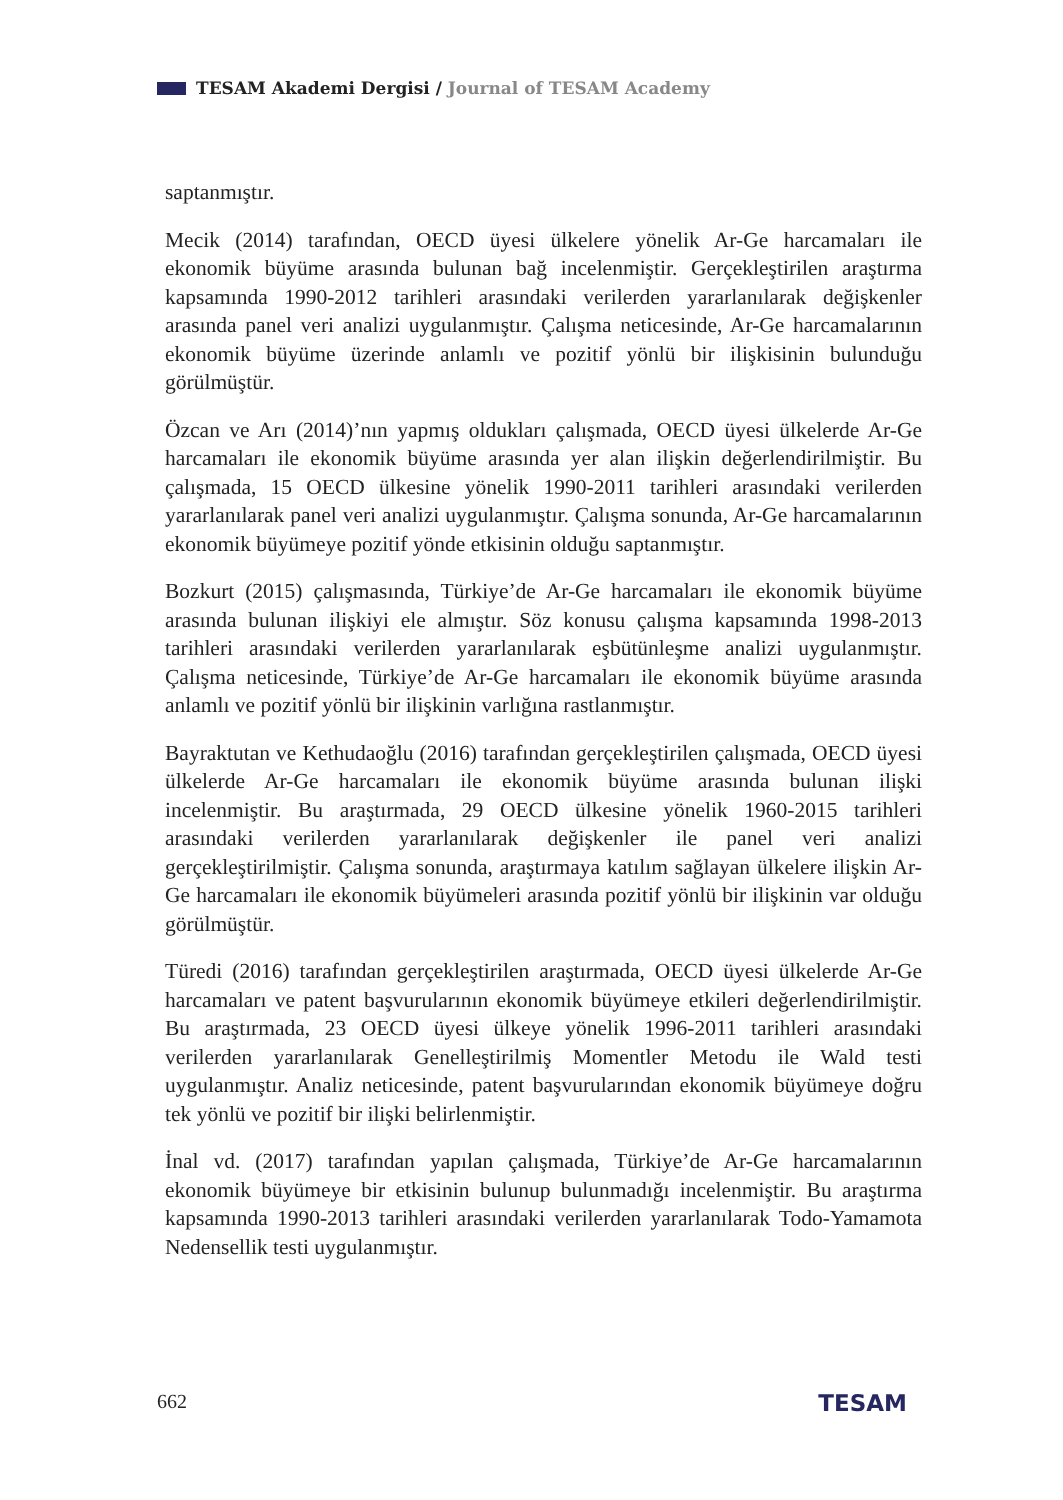TESAM Akademi Dergisi / Journal of TESAM Academy
saptanmıştır.
Mecik (2014) tarafından, OECD üyesi ülkelere yönelik Ar-Ge harcamaları ile ekonomik büyüme arasında bulunan bağ incelenmiştir. Gerçekleştirilen araştırma kapsamında 1990-2012 tarihleri arasındaki verilerden yararlanılarak değişkenler arasında panel veri analizi uygulanmıştır. Çalışma neticesinde, Ar-Ge harcamalarının ekonomik büyüme üzerinde anlamlı ve pozitif yönlü bir ilişkisinin bulunduğu görülmüştür.
Özcan ve Arı (2014)’nın yapmış oldukları çalışmada, OECD üyesi ülkelerde Ar-Ge harcamaları ile ekonomik büyüme arasında yer alan ilişkin değerlendirilmiştir. Bu çalışmada, 15 OECD ülkesine yönelik 1990-2011 tarihleri arasındaki verilerden yararlanılarak panel veri analizi uygulanmıştır. Çalışma sonunda, Ar-Ge harcamalarının ekonomik büyümeye pozitif yönde etkisinin olduğu saptanmıştır.
Bozkurt (2015) çalışmasında, Türkiye’de Ar-Ge harcamaları ile ekonomik büyüme arasında bulunan ilişkiyi ele almıştır. Söz konusu çalışma kapsamında 1998-2013 tarihleri arasındaki verilerden yararlanılarak eşbütünleşme analizi uygulanmıştır. Çalışma neticesinde, Türkiye’de Ar-Ge harcamaları ile ekonomik büyüme arasında anlamlı ve pozitif yönlü bir ilişkinin varlığına rastlanmıştır.
Bayraktutan ve Kethudaoğlu (2016) tarafından gerçekleştirilen çalışmada, OECD üyesi ülkelerde Ar-Ge harcamaları ile ekonomik büyüme arasında bulunan ilişki incelenmiştir. Bu araştırmada, 29 OECD ülkesine yönelik 1960-2015 tarihleri arasındaki verilerden yararlanılarak değişkenler ile panel veri analizi gerçekleştirilmiştir. Çalışma sonunda, araştırmaya katılım sağlayan ülkelere ilişkin Ar-Ge harcamaları ile ekonomik büyümeleri arasında pozitif yönlü bir ilişkinin var olduğu görülmüştür.
Türedi (2016) tarafından gerçekleştirilen araştırmada, OECD üyesi ülkelerde Ar-Ge harcamaları ve patent başvurularının ekonomik büyümeye etkileri değerlendirilmiştir. Bu araştırmada, 23 OECD üyesi ülkeye yönelik 1996-2011 tarihleri arasındaki verilerden yararlanılarak Genelleştirilmiş Momentler Metodu ile Wald testi uygulanmıştır. Analiz neticesinde, patent başvurularından ekonomik büyümeye doğru tek yönlü ve pozitif bir ilişki belirlenmiştir.
İnal vd. (2017) tarafından yapılan çalışmada, Türkiye’de Ar-Ge harcamalarının ekonomik büyümeye bir etkisinin bulunup bulunmadığı incelenmiştir. Bu araştırma kapsamında 1990-2013 tarihleri arasındaki verilerden yararlanılarak Todo-Yamamota Nedensellik testi uygulanmıştır.
662 TESAM